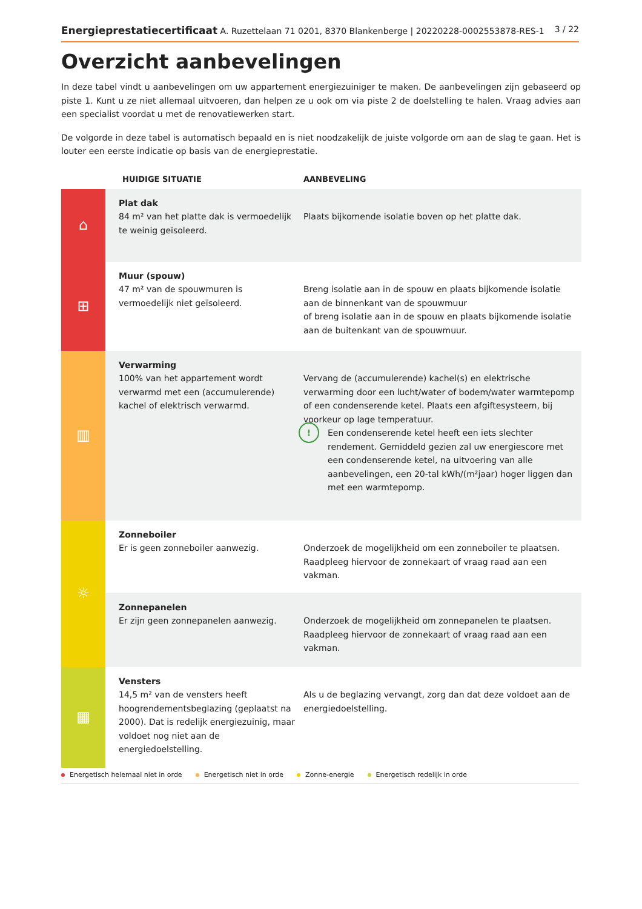Energieprestatiecertificaat A. Ruzettelaan 71 0201, 8370 Blankenberge | 20220228-0002553878-RES-1
3 / 22
Overzicht aanbevelingen
In deze tabel vindt u aanbevelingen om uw appartement energiezuiniger te maken. De aanbevelingen zijn gebaseerd op piste 1. Kunt u ze niet allemaal uitvoeren, dan helpen ze u ook om via piste 2 de doelstelling te halen. Vraag advies aan een specialist voordat u met de renovatiewerken start.
De volgorde in deze tabel is automatisch bepaald en is niet noodzakelijk de juiste volgorde om aan de slag te gaan. Het is louter een eerste indicatie op basis van de energieprestatie.
| | HUIDIGE SITUATIE | AANBEVELING |
| --- | --- | --- |
| ⌂ | Plat dak 84 m² van het platte dak is vermoedelijk te weinig geïsoleerd. | Plaats bijkomende isolatie boven op het platte dak. |
| ⊞ | Muur (spouw) 47 m² van de spouwmuren is vermoedelijk niet geïsoleerd. | Breng isolatie aan in de spouw en plaats bijkomende isolatie aan de binnenkant van de spouwmuur of breng isolatie aan in de spouw en plaats bijkomende isolatie aan de buitenkant van de spouwmuur. |
| ▥ | Verwarming 100% van het appartement wordt verwarmd met een (accumulerende) kachel of elektrisch verwarmd. | Vervang de (accumulerende) kachel(s) en elektrische verwarming door een lucht/water of bodem/water warmtepomp of een condenserende ketel. Plaats een afgiftesysteem, bij voorkeur op lage temperatuur. ! Een condenserende ketel heeft een iets slechter rendement. Gemiddeld gezien zal uw energiescore met een condenserende ketel, na uitvoering van alle aanbevelingen, een 20-tal kWh/(m²jaar) hoger liggen dan met een warmtepomp. |
| ☼ | Zonneboiler Er is geen zonneboiler aanwezig. | Onderzoek de mogelijkheid om een zonneboiler te plaatsen. Raadpleeg hiervoor de zonnekaart of vraag raad aan een vakman. |
| | Zonnepanelen Er zijn geen zonnepanelen aanwezig. | Onderzoek de mogelijkheid om zonnepanelen te plaatsen. Raadpleeg hiervoor de zonnekaart of vraag raad aan een vakman. |
| ▦ | Vensters 14,5 m² van de vensters heeft hoogrendementsbeglazing (geplaatst na 2000). Dat is redelijk energiezuinig, maar voldoet nog niet aan de energiedoelstelling. | Als u de beglazing vervangt, zorg dan dat deze voldoet aan de energiedoelstelling. |
Energetisch helemaal niet in orde Energetisch niet in orde Zonne-energie Energetisch redelijk in orde